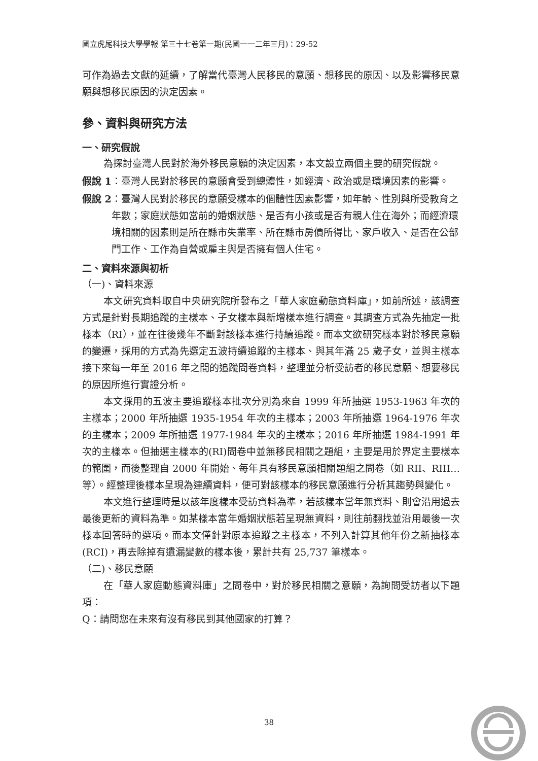國立虎尾科技大學學報 第三十七卷第一期(民國一一二年三月)：29-52
可作為過去文獻的延續，了解當代臺灣人民移民的意願、想移民的原因、以及影響移民意願與想移民原因的決定因素。
參、資料與研究方法
一、研究假說
為探討臺灣人民對於海外移民意願的決定因素，本文設立兩個主要的研究假說。
假說 1 ：臺灣人民對於移民的意願會受到總體性，如經濟、政治或是環境因素的影響。
假說 2 ：臺灣人民對於移民的意願受樣本的個體性因素影響，如年齡、性別與所受教育之年數；家庭狀態如當前的婚姻狀態、是否有小孩或是否有親人住在海外；而經濟環境相關的因素則是所在縣市失業率、所在縣市房價所得比、家戶收入、是否在公部門工作、工作為自營或雇主與是否擁有個人住宅。
二、資料來源與初析
（一)、資料來源
本文研究資料取自中央研究院所發布之「華人家庭動態資料庫」，如前所述，該調查方式是針對長期追蹤的主樣本、子女樣本與新增樣本進行調查。其調查方式為先抽定一批樣本（RI），並在往後幾年不斷對該樣本進行持續追蹤。而本文欲研究樣本對於移民意願的變遷，採用的方式為先選定五波持續追蹤的主樣本、與其年滿 25 歲子女，並與主樣本接下來每一年至 2016 年之間的追蹤問卷資料，整理並分析受訪者的移民意願、想要移民的原因所進行實證分析。
本文採用的五波主要追蹤樣本批次分別為來自 1999 年所抽選 1953-1963 年次的主樣本；2000 年所抽選 1935-1954 年次的主樣本；2003 年所抽選 1964-1976 年次的主樣本；2009 年所抽選 1977-1984 年次的主樣本；2016 年所抽選 1984-1991 年次的主樣本。但抽選主樣本的(RI)問卷中並無移民相關之題組，主要是用於界定主要樣本的範圍，而後整理自 2000 年開始、每年具有移民意願相關題組之問卷（如 RII、RIII…等）。經整理後樣本呈現為連續資料，便可對該樣本的移民意願進行分析其趨勢與變化。
本文進行整理時是以該年度樣本受訪資料為準，若該樣本當年無資料、則會沿用過去最後更新的資料為準。如某樣本當年婚姻狀態若呈現無資料，則往前翻找並沿用最後一次樣本回答時的選項。而本文僅針對原本追蹤之主樣本，不列入計算其他年份之新抽樣本(RCI)，再去除掉有遺漏變數的樣本後，累計共有 25,737 筆樣本。
（二)、移民意願
在「華人家庭動態資料庫」之問卷中，對於移民相關之意願，為詢問受訪者以下題項：
Q：請問您在未來有沒有移民到其他國家的打算？
38